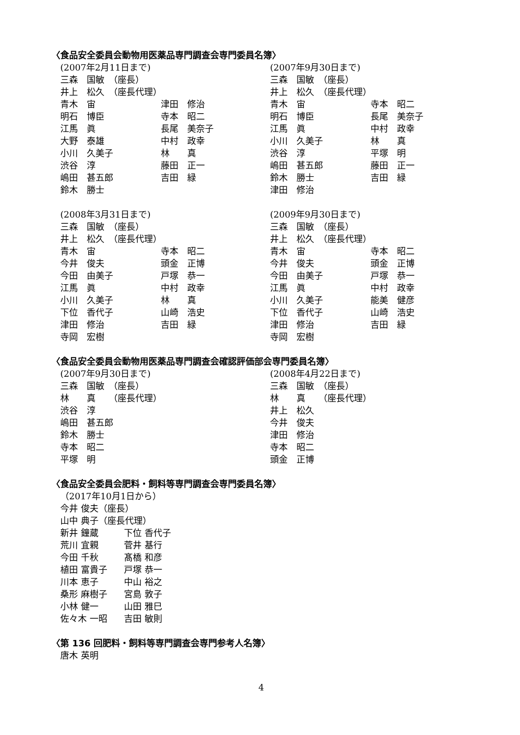〈食品安全委員会動物用医薬品専門調査会専門委員名簿〉
(2007年2月11日まで)
三森　国敏　（座長）
井上　松久　（座長代理）
青木　宙 津田　修治
明石　博臣 寺本　昭二
江馬　眞 長尾　美奈子
大野　泰雄 中村　政幸
小川　久美子 林　　真
渋谷　淳 藤田　正一
嶋田　甚五郎 吉田　緑
鈴木　勝士
(2007年9月30日まで)
三森　国敏　（座長）
井上　松久　（座長代理）
青木　宙 寺本　昭二
明石　博臣 長尾　美奈子
江馬　眞 中村　政幸
小川　久美子 林　　真
渋谷　淳 平塚　明
嶋田　甚五郎 藤田　正一
鈴木　勝士 吉田　緑
津田　修治
(2008年3月31日まで)
三森　国敏　（座長）
井上　松久　（座長代理）
青木　宙 寺本　昭二
今井　俊夫 頭金　正博
今田　由美子 戸塚　恭一
江馬　眞 中村　政幸
小川　久美子 林　　真
下位　香代子 山崎　浩史
津田　修治 吉田　緑
寺岡　宏樹
(2009年9月30日まで)
三森　国敏　（座長）
井上　松久　（座長代理）
青木　宙 寺本　昭二
今井　俊夫 頭金　正博
今田　由美子 戸塚　恭一
江馬　眞 中村　政幸
小川　久美子 能美　健彦
下位　香代子 山崎　浩史
津田　修治 吉田　緑
寺岡　宏樹
〈食品安全委員会動物用医薬品専門調査会確認評価部会専門委員名簿〉
(2007年9月30日まで)
三森　国敏　（座長）
林　　真　　（座長代理）
渋谷　淳
嶋田　甚五郎
鈴木　勝士
寺本　昭二
平塚　明
(2008年4月22日まで)
三森　国敏　（座長）
林　　真　　（座長代理）
井上　松久
今井　俊夫
津田　修治
寺本　昭二
頭金　正博
〈食品安全委員会肥料・飼料等専門調査会専門委員名簿〉
（2017年10月1日から）
今井 俊夫（座長）
山中 典子（座長代理）
新井 鐘蔵 下位 香代子
荒川 宜親 菅井 基行
今田 千秋 髙橋 和彦
植田 富貴子 戸塚 恭一
川本 恵子 中山 裕之
桑形 麻樹子 宮島 敦子
小林 健一 山田 雅巳
佐々木 一昭 吉田 敏則
〈第 136 回肥料・飼料等専門調査会専門参考人名簿〉
唐木 英明
4